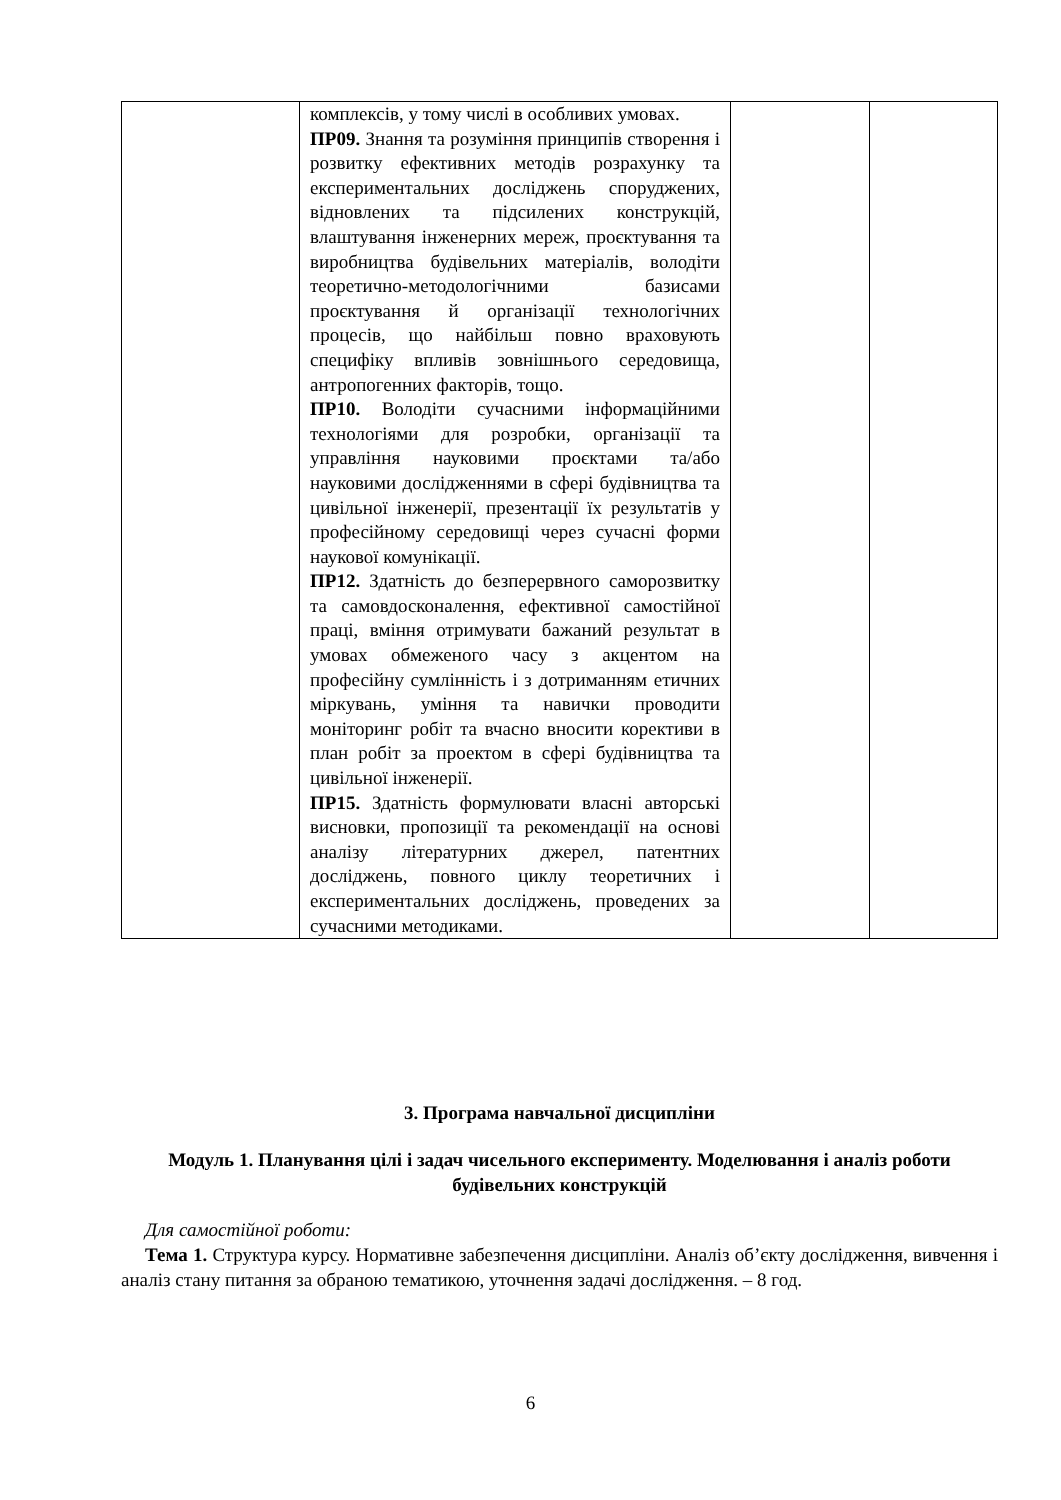| | комплексів, у тому числі в особливих умовах. ПР09. Знання та розуміння принципів створення і розвитку ефективних методів розрахунку та експериментальних досліджень споруджених, відновлених та підсилених конструкцій, влаштування інженерних мереж, проєктування та виробництва будівельних матеріалів, володіти теоретично-методологічними базисами проєктування й організації технологічних процесів, що найбільш повно враховують специфіку впливів зовнішнього середовища, антропогенних факторів, тощо. ПР10. Володіти сучасними інформаційними технологіями для розробки, організації та управління науковими проєктами та/або науковими дослідженнями в сфері будівництва та цивільної інженерії, презентації їх результатів у професійному середовищі через сучасні форми наукової комунікації. ПР12. Здатність до безперервного саморозвитку та самовдосконалення, ефективної самостійної праці, вміння отримувати бажаний результат в умовах обмеженого часу з акцентом на професійну сумлінність і з дотриманням етичних міркувань, уміння та навички проводити моніторинг робіт та вчасно вносити корективи в план робіт за проектом в сфері будівництва та цивільної інженерії. ПР15. Здатність формулювати власні авторські висновки, пропозиції та рекомендації на основі аналізу літературних джерел, патентних досліджень, повного циклу теоретичних і експериментальних досліджень, проведених за сучасними методиками. | | |
3. Програма навчальної дисципліни
Модуль 1. Планування цілі і задач чисельного експерименту. Моделювання і аналіз роботи будівельних конструкцій
Для самостійної роботи:
Тема 1. Структура курсу. Нормативне забезпечення дисципліни. Аналіз об’єкту дослідження, вивчення і аналіз стану питання за обраною тематикою, уточнення задачі дослідження. – 8 год.
6